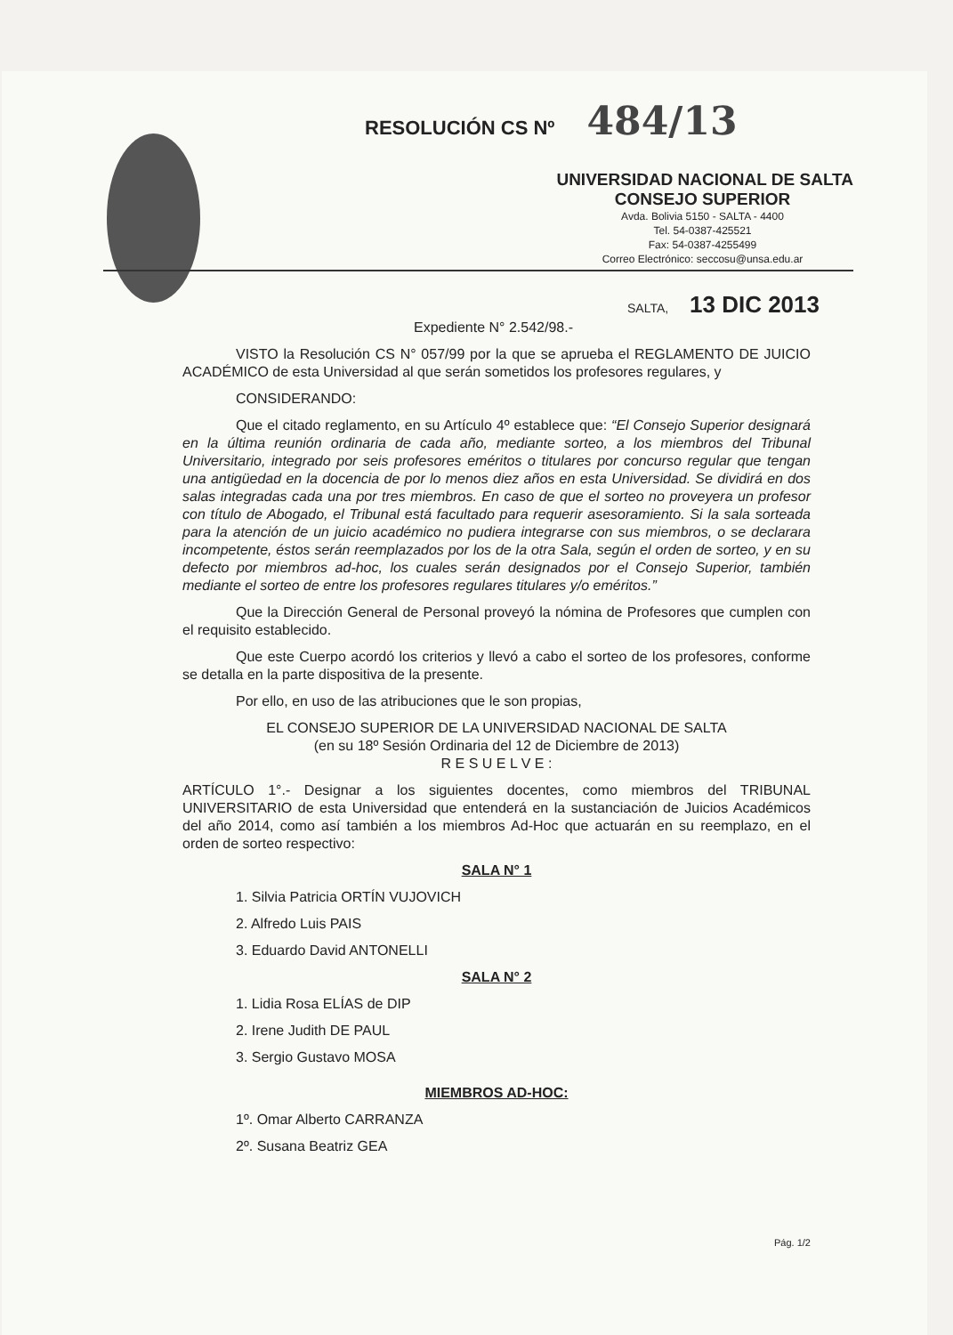RESOLUCIÓN CS Nº 484/13
UNIVERSIDAD NACIONAL DE SALTA
CONSEJO SUPERIOR
Avda. Bolivia 5150 - SALTA - 4400
Tel. 54-0387-425521
Fax: 54-0387-4255499
Correo Electrónico: seccosu@unsa.edu.ar
SALTA, 13 DIC 2013
Expediente N° 2.542/98.-
VISTO la Resolución CS N° 057/99 por la que se aprueba el REGLAMENTO DE JUICIO ACADÉMICO de esta Universidad al que serán sometidos los profesores regulares, y
CONSIDERANDO:
Que el citado reglamento, en su Artículo 4º establece que: “El Consejo Superior designará en la última reunión ordinaria de cada año, mediante sorteo, a los miembros del Tribunal Universitario, integrado por seis profesores eméritos o titulares por concurso regular que tengan una antigüedad en la docencia de por lo menos diez años en esta Universidad. Se dividirá en dos salas integradas cada una por tres miembros. En caso de que el sorteo no proveyera un profesor con título de Abogado, el Tribunal está facultado para requerir asesoramiento. Si la sala sorteada para la atención de un juicio académico no pudiera integrarse con sus miembros, o se declarara incompetente, éstos serán reemplazados por los de la otra Sala, según el orden de sorteo, y en su defecto por miembros ad-hoc, los cuales serán designados por el Consejo Superior, también mediante el sorteo de entre los profesores regulares titulares y/o eméritos.”
Que la Dirección General de Personal proveyó la nómina de Profesores que cumplen con el requisito establecido.
Que este Cuerpo acordó los criterios y llevó a cabo el sorteo de los profesores, conforme se detalla en la parte dispositiva de la presente.
Por ello, en uso de las atribuciones que le son propias,
EL CONSEJO SUPERIOR DE LA UNIVERSIDAD NACIONAL DE SALTA
(en su 18º Sesión Ordinaria del 12 de Diciembre de 2013)
R E S U E L V E :
ARTÍCULO 1°.- Designar a los siguientes docentes, como miembros del TRIBUNAL UNIVERSITARIO de esta Universidad que entenderá en la sustanciación de Juicios Académicos del año 2014, como así también a los miembros Ad-Hoc que actuarán en su reemplazo, en el orden de sorteo respectivo:
SALA N° 1
1. Silvia Patricia ORTÍN VUJOVICH
2. Alfredo Luis PAIS
3. Eduardo David ANTONELLI
SALA N° 2
1. Lidia Rosa ELÍAS de DIP
2. Irene Judith DE PAUL
3. Sergio Gustavo MOSA
MIEMBROS AD-HOC:
1º. Omar Alberto CARRANZA
2º. Susana Beatriz GEA
Pág. 1/2